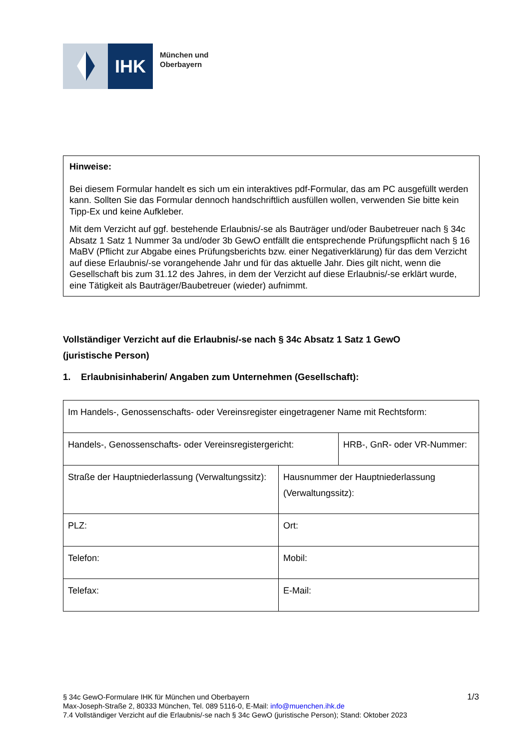IHK
München und
Oberbayern
Hinweise:
Bei diesem Formular handelt es sich um ein interaktives pdf-Formular, das am PC ausgefüllt werden kann. Sollten Sie das Formular dennoch handschriftlich ausfüllen wollen, verwenden Sie bitte kein Tipp-Ex und keine Aufkleber.
Mit dem Verzicht auf ggf. bestehende Erlaubnis/-se als Bauträger und/oder Baubetreuer nach § 34c Absatz 1 Satz 1 Nummer 3a und/oder 3b GewO entfällt die entsprechende Prüfungspflicht nach § 16 MaBV (Pflicht zur Abgabe eines Prüfungsberichts bzw. einer Negativerklärung) für das dem Verzicht auf diese Erlaubnis/-se vorangehende Jahr und für das aktuelle Jahr. Dies gilt nicht, wenn die Gesellschaft bis zum 31.12 des Jahres, in dem der Verzicht auf diese Erlaubnis/-se erklärt wurde, eine Tätigkeit als Bauträger/Baubetreuer (wieder) aufnimmt.
Vollständiger Verzicht auf die Erlaubnis/-se nach § 34c Absatz 1 Satz 1 GewO
(juristische Person)
1. Erlaubnisinhaberin/ Angaben zum Unternehmen (Gesellschaft):
| Im Handels-, Genossenschafts- oder Vereinsregister eingetragener Name mit Rechtsform: | | |
| Handels-, Genossenschafts- oder Vereinsregistergericht: | | HRB-, GnR- oder VR-Nummer: |
| Straße der Hauptniederlassung (Verwaltungssitz): | Hausnummer der Hauptniederlassung (Verwaltungssitz): | |
| PLZ: | Ort: | |
| Telefon: | Mobil: | |
| Telefax: | E-Mail: | |
1/3 § 34c GewO-Formulare IHK für München und Oberbayern
Max-Joseph-Straße 2, 80333 München, Tel. 089 5116-0, E-Mail: info@muenchen.ihk.de
7.4 Vollständiger Verzicht auf die Erlaubnis/-se nach § 34c GewO (juristische Person); Stand: Oktober 2023